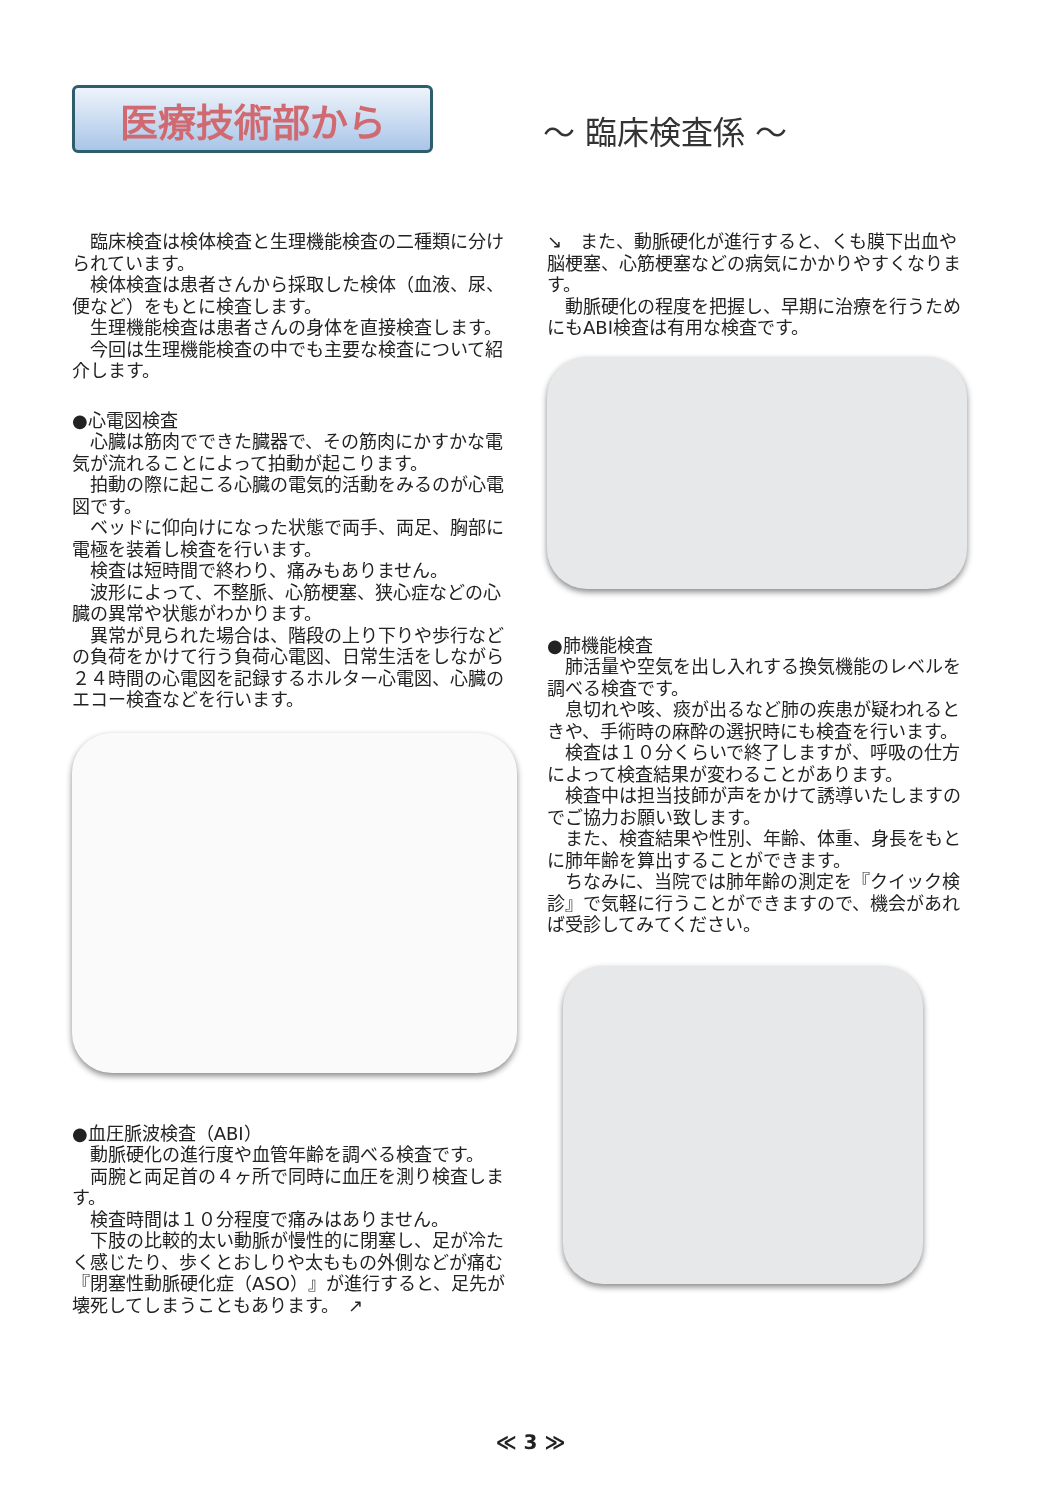医療技術部から
～ 臨床検査係 ～
　臨床検査は検体検査と生理機能検査の二種類に分けられています。
　検体検査は患者さんから採取した検体（血液、尿、便など）をもとに検査します。
　生理機能検査は患者さんの身体を直接検査します。
　今回は生理機能検査の中でも主要な検査について紹介します。
●心電図検査
　心臓は筋肉でできた臓器で、その筋肉にかすかな電気が流れることによって拍動が起こります。
　拍動の際に起こる心臓の電気的活動をみるのが心電図です。
　ベッドに仰向けになった状態で両手、両足、胸部に電極を装着し検査を行います。
　検査は短時間で終わり、痛みもありません。
　波形によって、不整脈、心筋梗塞、狭心症などの心臓の異常や状態がわかります。
　異常が見られた場合は、階段の上り下りや歩行などの負荷をかけて行う負荷心電図、日常生活をしながら２４時間の心電図を記録するホルター心電図、心臓のエコー検査などを行います。
●血圧脈波検査（ABI）
　動脈硬化の進行度や血管年齢を調べる検査です。
　両腕と両足首の４ヶ所で同時に血圧を測り検査します。
　検査時間は１０分程度で痛みはありません。
　下肢の比較的太い動脈が慢性的に閉塞し、足が冷たく感じたり、歩くとおしりや太ももの外側などが痛む『閉塞性動脈硬化症（ASO）』が進行すると、足先が壊死してしまうこともあります。　↗
↘　また、動脈硬化が進行すると、くも膜下出血や脳梗塞、心筋梗塞などの病気にかかりやすくなります。
　動脈硬化の程度を把握し、早期に治療を行うためにもABI検査は有用な検査です。
●肺機能検査
　肺活量や空気を出し入れする換気機能のレベルを調べる検査です。
　息切れや咳、痰が出るなど肺の疾患が疑われるときや、手術時の麻酔の選択時にも検査を行います。
　検査は１０分くらいで終了しますが、呼吸の仕方によって検査結果が変わることがあります。
　検査中は担当技師が声をかけて誘導いたしますのでご協力お願い致します。
　また、検査結果や性別、年齢、体重、身長をもとに肺年齢を算出することができます。
　ちなみに、当院では肺年齢の測定を『クイック検診』で気軽に行うことができますので、機会があれば受診してみてください。
≪ 3 ≫